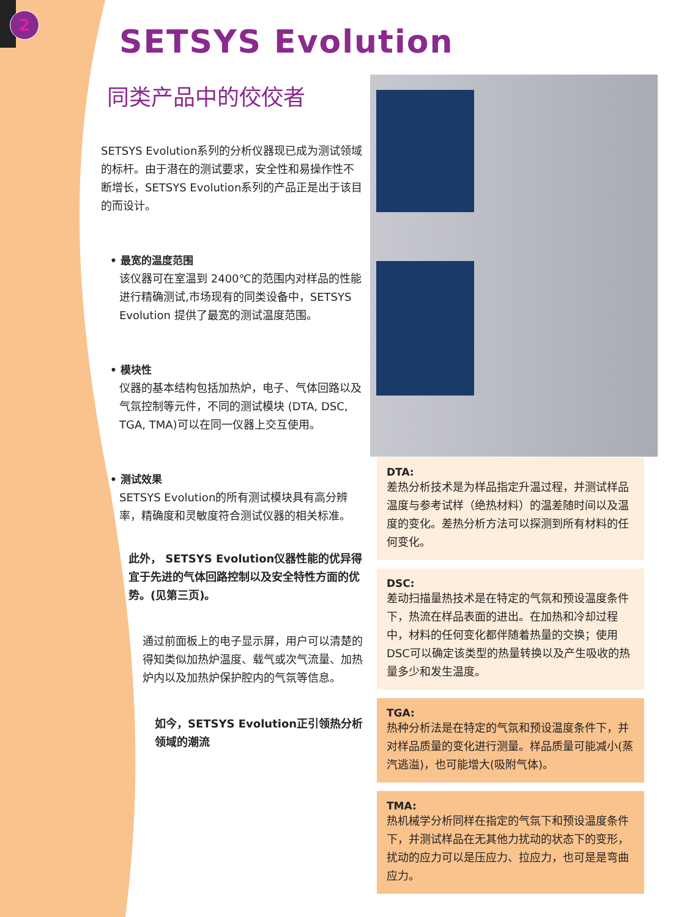2
SETSYS Evolution
同类产品中的佼佼者
SETSYS Evolution系列的分析仪器现已成为测试领域的标杆。由于潜在的测试要求，安全性和易操作性不断增长，SETSYS Evolution系列的产品正是出于该目的而设计。
• 最宽的温度范围
该仪器可在室温到 2400℃的范围内对样品的性能进行精确测试,市场现有的同类设备中，SETSYS Evolution 提供了最宽的测试温度范围。
• 模块性
仪器的基本结构包括加热炉，电子、气体回路以及气氛控制等元件，不同的测试模块 (DTA, DSC, TGA, TMA)可以在同一仪器上交互使用。
• 测试效果
SETSYS Evolution的所有测试模块具有高分辨率，精确度和灵敏度符合测试仪器的相关标准。
此外， SETSYS Evolution仪器性能的优异得宜于先进的气体回路控制以及安全特性方面的优势。(见第三页)。
通过前面板上的电子显示屏，用户可以清楚的得知类似加热炉温度、载气或次气流量、加热炉内以及加热炉保护腔内的气氛等信息。
如今，SETSYS Evolution正引领热分析领域的潮流
DTA:
差热分析技术是为样品指定升温过程，并测试样品温度与参考试样（绝热材料）的温差随时间以及温度的变化。差热分析方法可以探测到所有材料的任何变化。
DSC:
差动扫描量热技术是在特定的气氛和预设温度条件下，热流在样品表面的进出。在加热和冷却过程中，材料的任何变化都伴随着热量的交换；使用DSC可以确定该类型的热量转换以及产生吸收的热量多少和发生温度。
TGA:
热种分析法是在特定的气氛和预设温度条件下，并对样品质量的变化进行测量。样品质量可能减小(蒸汽逃溢)，也可能增大(吸附气体)。
TMA:
热机械学分析同样在指定的气氛下和预设温度条件下，并测试样品在无其他力扰动的状态下的变形，扰动的应力可以是压应力、拉应力，也可是是弯曲应力。